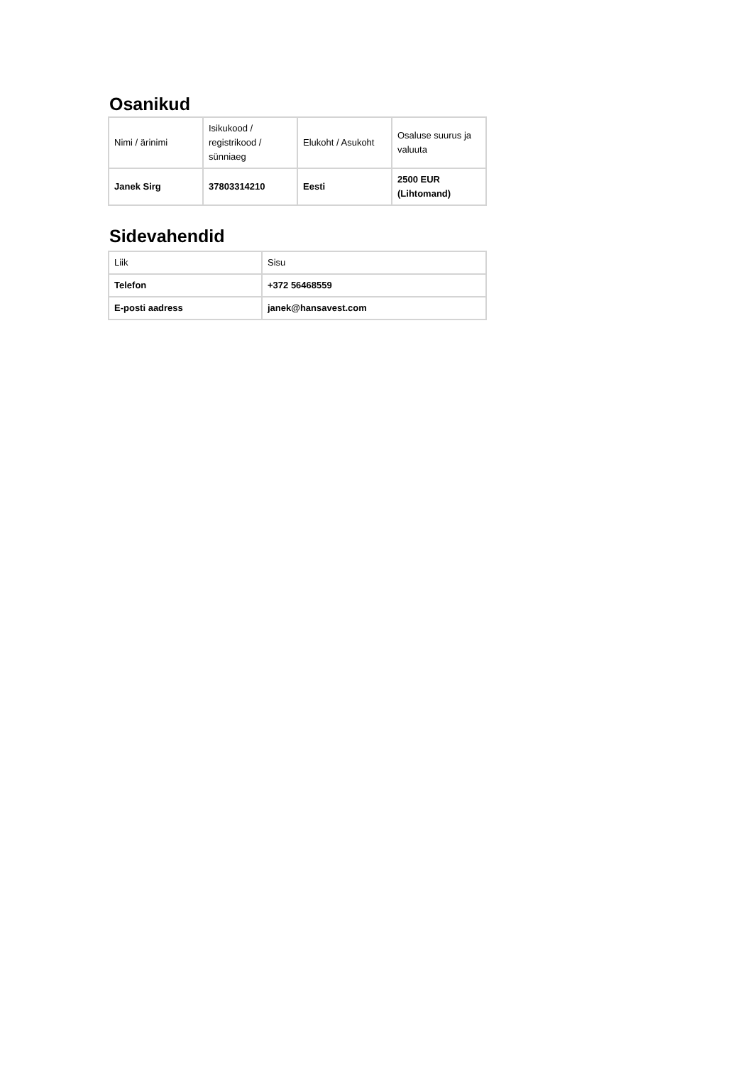Osanikud
| Nimi / ärinimi | Isikukood / registrikood / sünniaeg | Elukoht / Asukoht | Osaluse suurus ja valuuta |
| --- | --- | --- | --- |
| Janek Sirg | 37803314210 | Eesti | 2500 EUR (Lihtomand) |
Sidevahendid
| Liik | Sisu |
| --- | --- |
| Telefon | +372 56468559 |
| E-posti aadress | janek@hansavest.com |